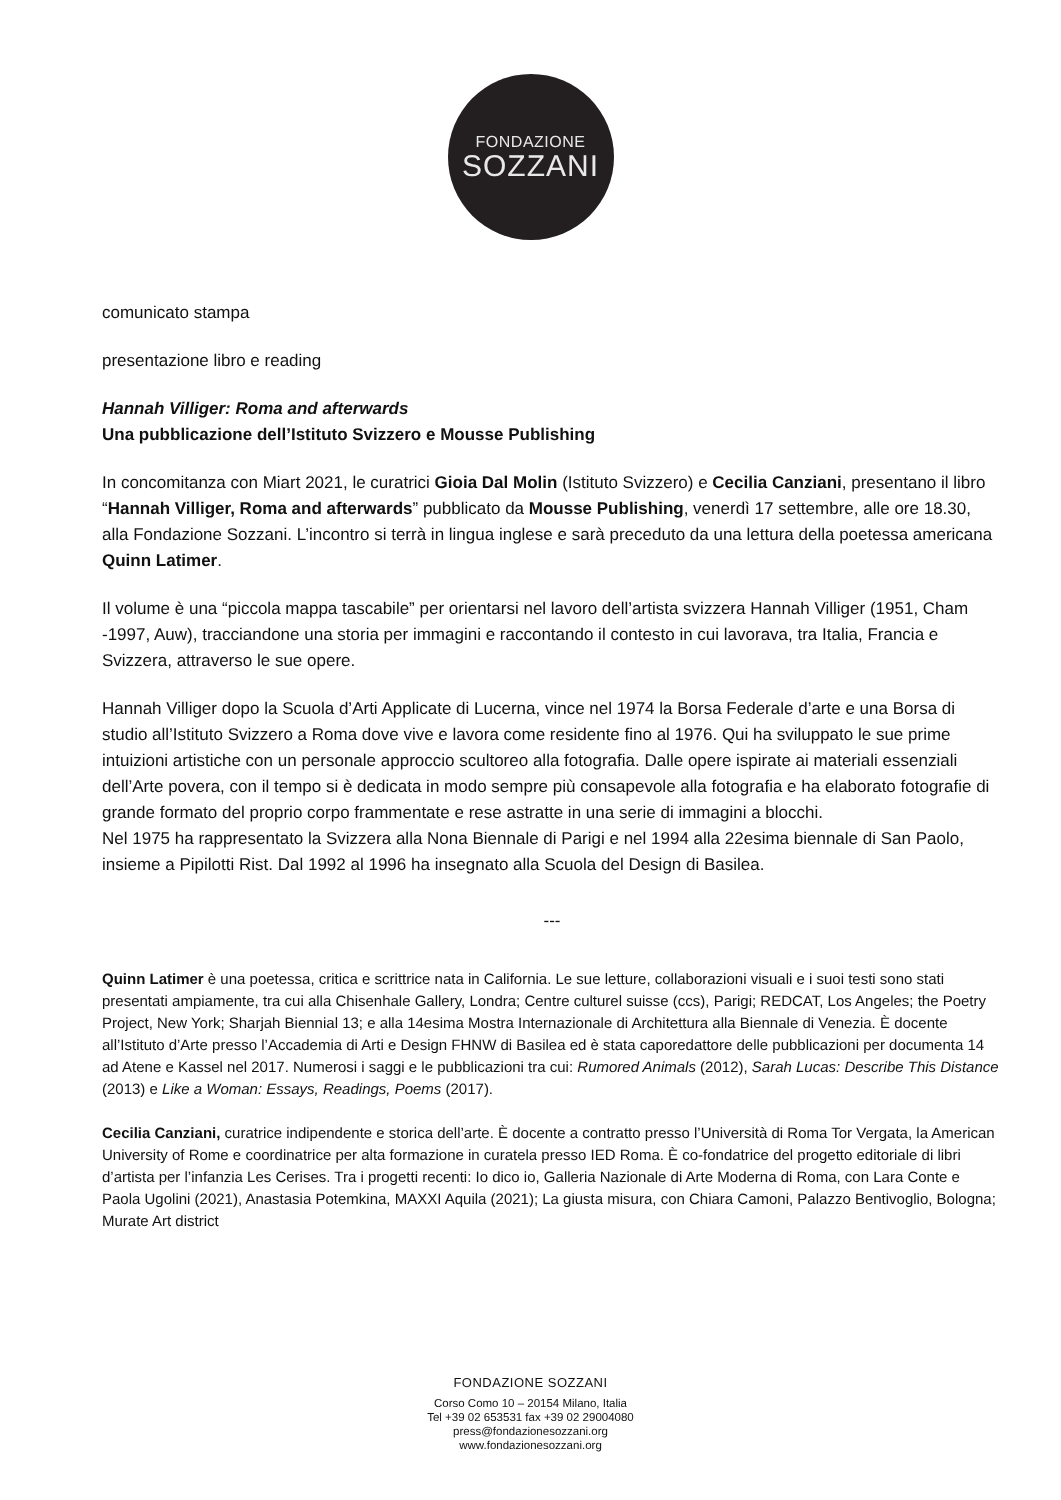FONDAZIONE
SOZZANI
comunicato stampa
presentazione libro e reading
Hannah Villiger: Roma and afterwards
Una pubblicazione dell’Istituto Svizzero e Mousse Publishing
In concomitanza con Miart 2021, le curatrici Gioia Dal Molin (Istituto Svizzero) e Cecilia Canziani, presentano il libro “Hannah Villiger, Roma and afterwards” pubblicato da Mousse Publishing, venerdì 17 settembre, alle ore 18.30, alla Fondazione Sozzani. L’incontro si terrà in lingua inglese e sarà preceduto da una lettura della poetessa americana Quinn Latimer.
Il volume è una “piccola mappa tascabile” per orientarsi nel lavoro dell’artista svizzera Hannah Villiger (1951, Cham -1997, Auw), tracciandone una storia per immagini e raccontando il contesto in cui lavorava, tra Italia, Francia e Svizzera, attraverso le sue opere.
Hannah Villiger dopo la Scuola d’Arti Applicate di Lucerna, vince nel 1974 la Borsa Federale d’arte e una Borsa di studio all’Istituto Svizzero a Roma dove vive e lavora come residente fino al 1976. Qui ha sviluppato le sue prime intuizioni artistiche con un personale approccio scultoreo alla fotografia. Dalle opere ispirate ai materiali essenziali dell’Arte povera, con il tempo si è dedicata in modo sempre più consapevole alla fotografia e ha elaborato fotografie di grande formato del proprio corpo frammentate e rese astratte in una serie di immagini a blocchi.
Nel 1975 ha rappresentato la Svizzera alla Nona Biennale di Parigi e nel 1994 alla 22esima biennale di San Paolo, insieme a Pipilotti Rist. Dal 1992 al 1996 ha insegnato alla Scuola del Design di Basilea.
---
Quinn Latimer è una poetessa, critica e scrittrice nata in California. Le sue letture, collaborazioni visuali e i suoi testi sono stati presentati ampiamente, tra cui alla Chisenhale Gallery, Londra; Centre culturel suisse (ccs), Parigi; REDCAT, Los Angeles; the Poetry Project, New York; Sharjah Biennial 13; e alla 14esima Mostra Internazionale di Architettura alla Biennale di Venezia. È docente all’Istituto d’Arte presso l’Accademia di Arti e Design FHNW di Basilea ed è stata caporedattore delle pubblicazioni per documenta 14 ad Atene e Kassel nel 2017. Numerosi i saggi e le pubblicazioni tra cui: Rumored Animals (2012), Sarah Lucas: Describe This Distance (2013) e Like a Woman: Essays, Readings, Poems (2017).
Cecilia Canziani, curatrice indipendente e storica dell’arte. È docente a contratto presso l’Università di Roma Tor Vergata, la American University of Rome e coordinatrice per alta formazione in curatela presso IED Roma. È co-fondatrice del progetto editoriale di libri d’artista per l’infanzia Les Cerises. Tra i progetti recenti: Io dico io, Galleria Nazionale di Arte Moderna di Roma, con Lara Conte e Paola Ugolini (2021), Anastasia Potemkina, MAXXI Aquila (2021); La giusta misura, con Chiara Camoni, Palazzo Bentivoglio, Bologna; Murate Art district
FONDAZIONE SOZZANI
Corso Como 10 – 20154 Milano, Italia
Tel +39 02 653531 fax +39 02 29004080
press@fondazionesozzani.org
www.fondazionesozzani.org